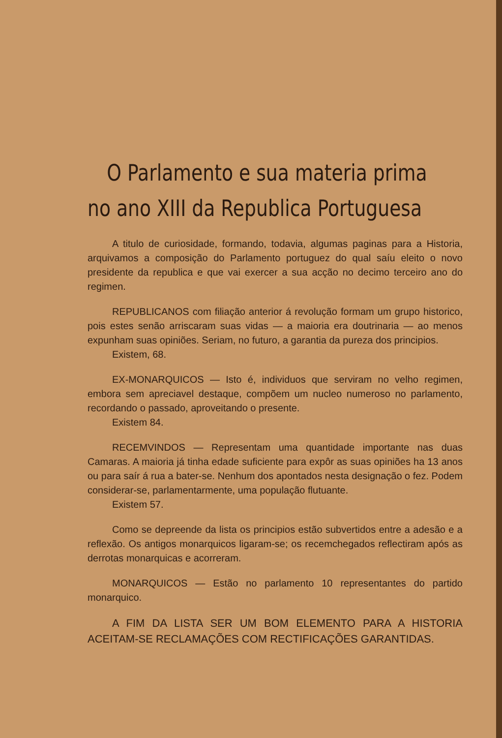O Parlamento e sua materia prima
no ano XIII da Republica Portuguesa
A titulo de curiosidade, formando, todavia, algumas paginas para a Historia, arquivamos a composição do Parlamento portuguez do qual saíu eleito o novo presidente da republica e que vai exercer a sua acção no decimo terceiro ano do regimen.
REPUBLICANOS com filiação anterior á revolução formam um grupo historico, pois estes senão arriscaram suas vidas — a maioria era doutrinaria — ao menos expunham suas opiniões. Seriam, no futuro, a garantia da pureza dos principios.
Existem, 68.
EX-MONARQUICOS — Isto é, individuos que serviram no velho regimen, embora sem apreciavel destaque, compõem um nucleo numeroso no parlamento, recordando o passado, aproveitando o presente.
Existem 84.
RECEMVINDOS — Representam uma quantidade importante nas duas Camaras. A maioria já tinha edade suficiente para expôr as suas opiniões ha 13 anos ou para saír á rua a bater-se. Nenhum dos apontados nesta designação o fez. Podem considerar-se, parlamentarmente, uma população flutuante.
Existem 57.
Como se depreende da lista os principios estão subvertidos entre a adesão e a reflexão. Os antigos monarquicos ligaram-se; os recemchegados reflectiram após as derrotas monarquicas e acorreram.
MONARQUICOS — Estão no parlamento 10 representantes do partido monarquico.
A FIM DA LISTA SER UM BOM ELEMENTO PARA A HISTORIA ACEITAM-SE RECLAMAÇÕES COM RECTIFICAÇÕES GARANTIDAS.